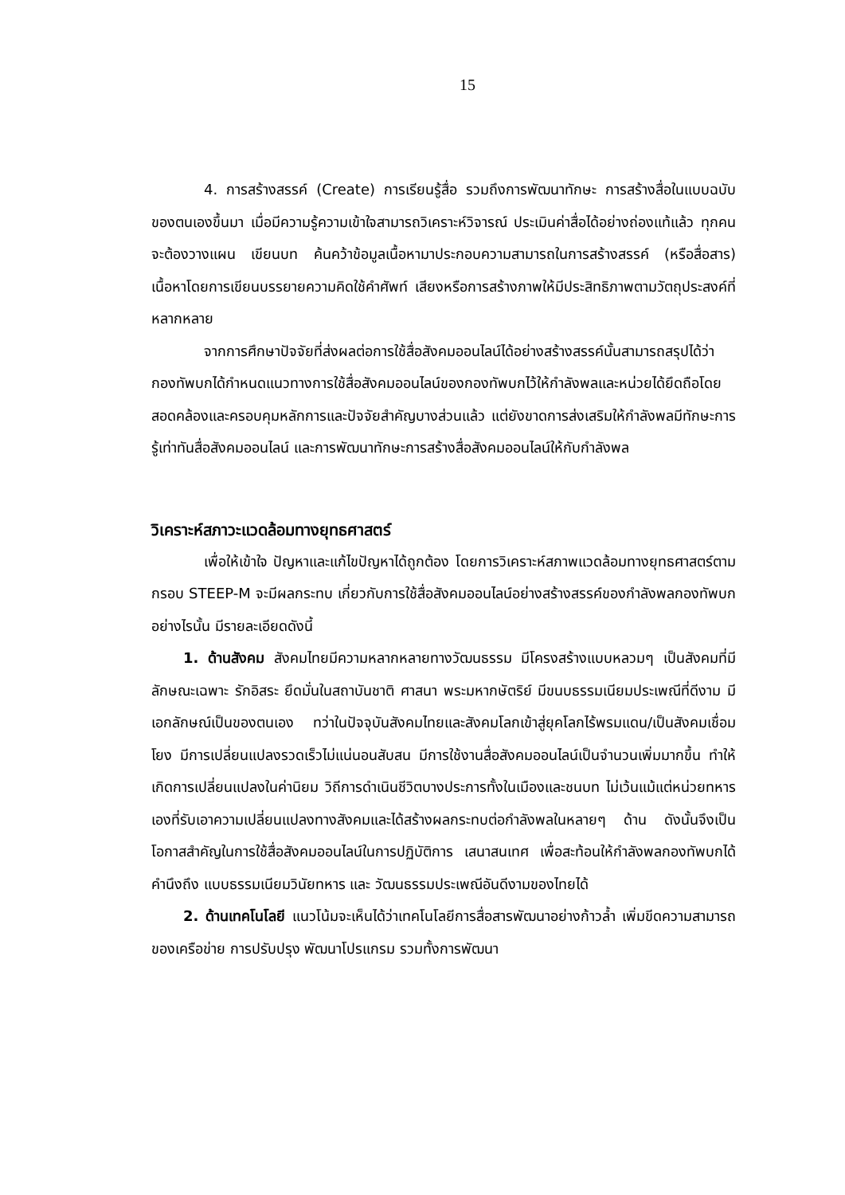15
4. การสร้างสรรค์ (Create) การเรียนรู้สื่อ รวมถึงการพัฒนาทักษะ การสร้างสื่อในแบบฉบับของตนเองขึ้นมา เมื่อมีความรู้ความเข้าใจสามารถวิเคราะห์วิจารณ์ ประเมินค่าสื่อได้อย่างถ่องแท้แล้ว ทุกคนจะต้องวางแผน เขียนบท ค้นคว้าข้อมูลเนื้อหามาประกอบความสามารถในการสร้างสรรค์ (หรือสื่อสาร) เนื้อหาโดยการเขียนบรรยายความคิดใช้คำศัพท์ เสียงหรือการสร้างภาพให้มีประสิทธิภาพตามวัตถุประสงค์ที่หลากหลาย
จากการศึกษาปัจจัยที่ส่งผลต่อการใช้สื่อสังคมออนไลน์ได้อย่างสร้างสรรค์นั้นสามารถสรุปได้ว่ากองทัพบกได้กำหนดแนวทางการใช้สื่อสังคมออนไลน์ของกองทัพบกไว้ให้กำลังพลและหน่วยได้ยึดถือโดยสอดคล้องและครอบคุมหลักการและปัจจัยสำคัญบางส่วนแล้ว แต่ยังขาดการส่งเสริมให้กำลังพลมีทักษะการรู้เท่าทันสื่อสังคมออนไลน์ และการพัฒนาทักษะการสร้างสื่อสังคมออนไลน์ให้กับกำลังพล
วิเคราะห์สภาวะแวดล้อมทางยุทธศาสตร์
เพื่อให้เข้าใจ ปัญหาและแก้ไขปัญหาได้ถูกต้อง โดยการวิเคราะห์สภาพแวดล้อมทางยุทธศาสตร์ตามกรอบ STEEP-M จะมีผลกระทบ เกี่ยวกับการใช้สื่อสังคมออนไลน์อย่างสร้างสรรค์ของกำลังพลกองทัพบกอย่างไรนั้น มีรายละเอียดดังนี้
1. ด้านสังคม สังคมไทยมีความหลากหลายทางวัฒนธรรม มีโครงสร้างแบบหลวมๆ เป็นสังคมที่มีลักษณะเฉพาะ รักอิสระ ยึดมั่นในสถาบันชาติ ศาสนา พระมหากษัตริย์ มีขนบธรรมเนียมประเพณีที่ดีงาม มีเอกลักษณ์เป็นของตนเอง ทว่าในปัจจุบันสังคมไทยและสังคมโลกเข้าสู่ยุคโลกไร้พรมแดน/เป็นสังคมเชื่อมโยง มีการเปลี่ยนแปลงรวดเร็วไม่แน่นอนสับสน มีการใช้งานสื่อสังคมออนไลน์เป็นจำนวนเพิ่มมากขึ้น ทำให้เกิดการเปลี่ยนแปลงในค่านิยม วิถีการดำเนินชีวิตบางประการทั้งในเมืองและชนบท ไม่เว้นแม้แต่หน่วยทหารเองที่รับเอาความเปลี่ยนแปลงทางสังคมและได้สร้างผลกระทบต่อกำลังพลในหลายๆ ด้าน ดังนั้นจึงเป็นโอกาสสำคัญในการใช้สื่อสังคมออนไลน์ในการปฏิบัติการ เสนาสนเทศ เพื่อสะท้อนให้กำลังพลกองทัพบกได้คำนึงถึง แบบธรรมเนียมวินัยทหาร และ วัฒนธรรมประเพณีอันดีงามของไทยได้
2. ด้านเทคโนโลยี แนวโน้มจะเห็นได้ว่าเทคโนโลยีการสื่อสารพัฒนาอย่างก้าวล้ำ เพิ่มขีดความสามารถของเครือข่าย การปรับปรุง พัฒนาโปรแกรม รวมทั้งการพัฒนา